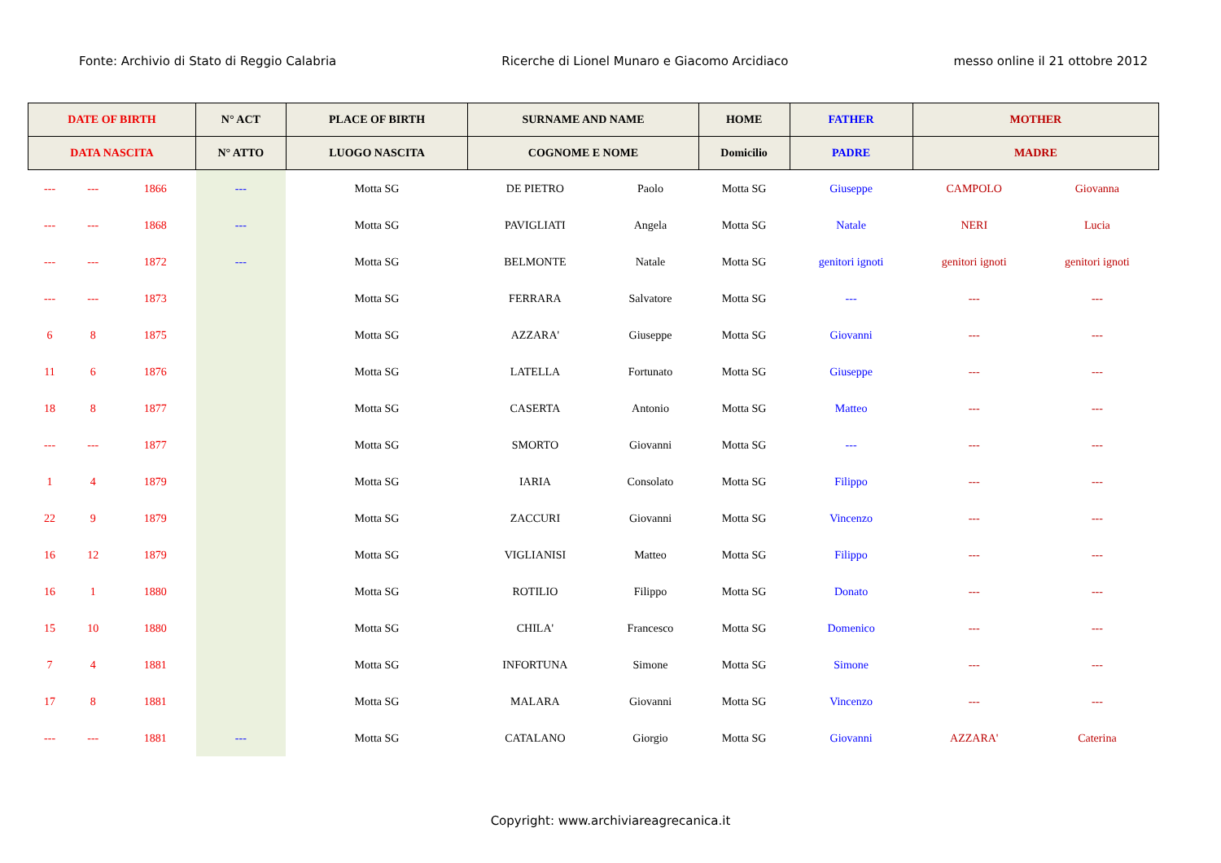Fonte: Archivio di Stato di Reggio Calabria Ricerche di Lionel Munaro e Giacomo Arcidiaco messo online il 21 ottobre 2012
| DATE OF BIRTH | | | N° ACT | PLACE OF BIRTH | SURNAME AND NAME | | HOME | FATHER | MOTHER | |
| --- | --- | --- | --- | --- | --- | --- | --- | --- | --- | --- |
| DATA NASCITA | | | N° ATTO | LUOGO NASCITA | COGNOME E NOME | | Domicilio | PADRE | MADRE | |
| --- | --- | 1866 | --- | Motta SG | DE PIETRO | Paolo | Motta SG | Giuseppe | CAMPOLO | Giovanna |
| --- | --- | 1868 | --- | Motta SG | PAVIGLIATI | Angela | Motta SG | Natale | NERI | Lucia |
| --- | --- | 1872 | --- | Motta SG | BELMONTE | Natale | Motta SG | genitori ignoti | genitori ignoti | genitori ignoti |
| --- | --- | 1873 | | Motta SG | FERRARA | Salvatore | Motta SG | --- | --- | --- |
| 6 | 8 | 1875 | | Motta SG | AZZARA' | Giuseppe | Motta SG | Giovanni | --- | --- |
| 11 | 6 | 1876 | | Motta SG | LATELLA | Fortunato | Motta SG | Giuseppe | --- | --- |
| 18 | 8 | 1877 | | Motta SG | CASERTA | Antonio | Motta SG | Matteo | --- | --- |
| --- | --- | 1877 | | Motta SG | SMORTO | Giovanni | Motta SG | --- | --- | --- |
| 1 | 4 | 1879 | | Motta SG | IARIA | Consolato | Motta SG | Filippo | --- | --- |
| 22 | 9 | 1879 | | Motta SG | ZACCURI | Giovanni | Motta SG | Vincenzo | --- | --- |
| 16 | 12 | 1879 | | Motta SG | VIGLIANISI | Matteo | Motta SG | Filippo | --- | --- |
| 16 | 1 | 1880 | | Motta SG | ROTILIO | Filippo | Motta SG | Donato | --- | --- |
| 15 | 10 | 1880 | | Motta SG | CHILA' | Francesco | Motta SG | Domenico | --- | --- |
| 7 | 4 | 1881 | | Motta SG | INFORTUNA | Simone | Motta SG | Simone | --- | --- |
| 17 | 8 | 1881 | | Motta SG | MALARA | Giovanni | Motta SG | Vincenzo | --- | --- |
| --- | --- | 1881 | --- | Motta SG | CATALANO | Giorgio | Motta SG | Giovanni | AZZARA' | Caterina |
Copyright: www.archiviareagrecanica.it